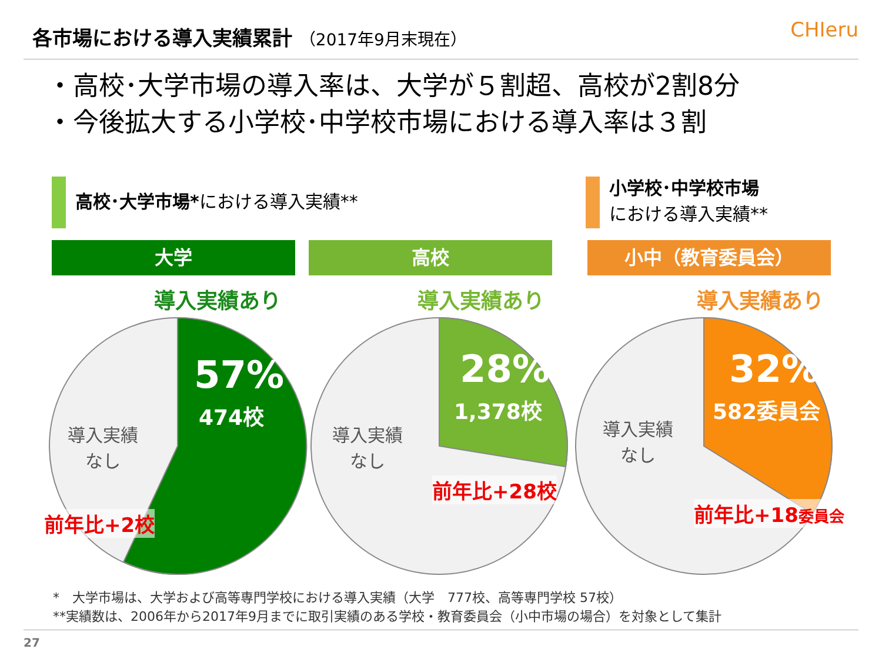各市場における導入実績累計 （2017年9月末現在）
CHIeru
・高校･大学市場の導入率は、大学が５割超、高校が2割8分
・今後拡大する小学校･中学校市場における導入率は３割
高校･大学市場*における導入実績**
小学校･中学校市場
における導入実績**
大学 高校 小中（教育委員会）
導入実績あり 導入実績あり 導入実績あり
57%
474校
導入実績
なし
28%
1,378校
導入実績
なし
32%
582委員会
導入実績
なし
前年比+2校
前年比+28校
前年比+18委員会
*　大学市場は、大学および高等専門学校における導入実績（大学　777校、高等専門学校 57校）
**実績数は、2006年から2017年9月までに取引実績のある学校・教育委員会（小中市場の場合）を対象として集計
27